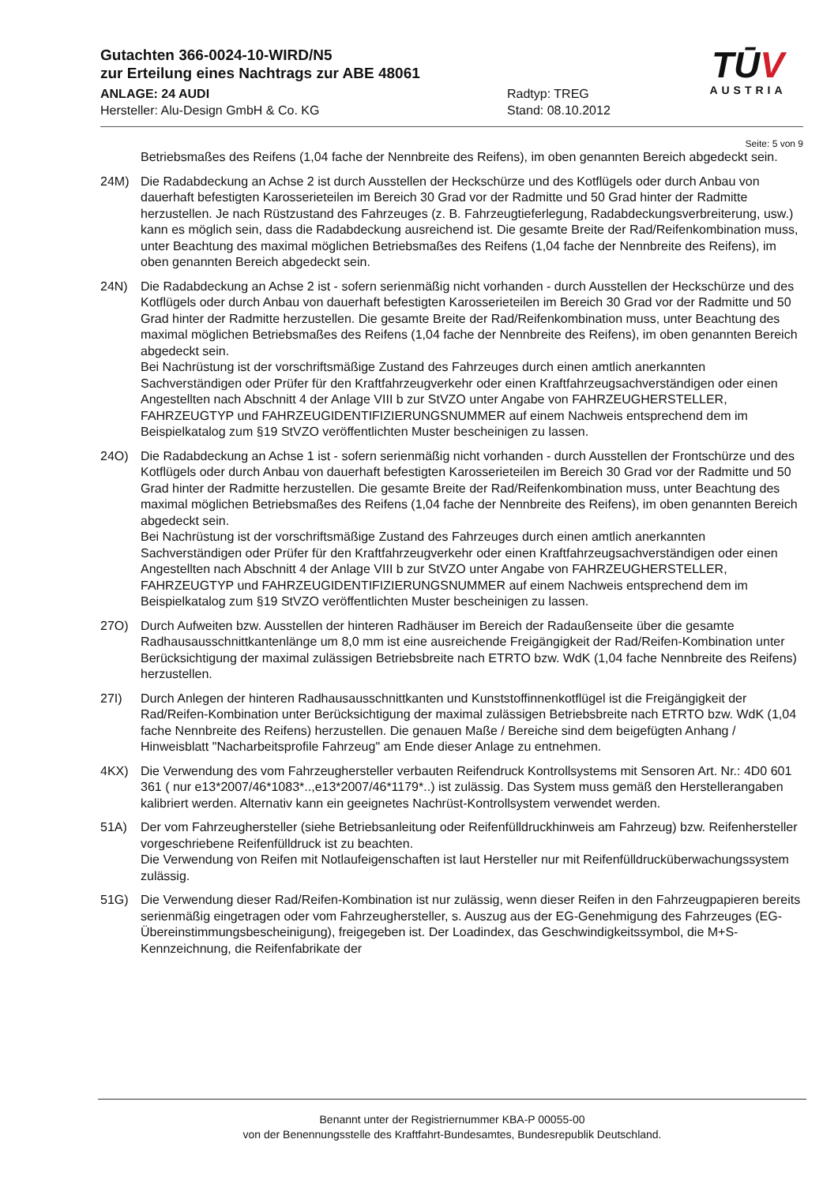Gutachten 366-0024-10-WIRD/N5
zur Erteilung eines Nachtrags zur ABE 48061
ANLAGE: 24 AUDI
Hersteller: Alu-Design GmbH & Co. KG
Radtyp: TREG
Stand: 08.10.2012
TŪV
AUSTRIA
Seite: 5 von 9
Betriebsmaßes des Reifens (1,04 fache der Nennbreite des Reifens), im oben genannten Bereich abgedeckt sein.
24M) Die Radabdeckung an Achse 2 ist durch Ausstellen der Heckschürze und des Kotflügels oder durch Anbau von dauerhaft befestigten Karosserieteilen im Bereich 30 Grad vor der Radmitte und 50 Grad hinter der Radmitte herzustellen. Je nach Rüstzustand des Fahrzeuges (z. B. Fahrzeugtieferlegung, Radabdeckungsverbreiterung, usw.) kann es möglich sein, dass die Radabdeckung ausreichend ist. Die gesamte Breite der Rad/Reifenkombination muss, unter Beachtung des maximal möglichen Betriebsmaßes des Reifens (1,04 fache der Nennbreite des Reifens), im oben genannten Bereich abgedeckt sein.
24N) Die Radabdeckung an Achse 2 ist - sofern serienmäßig nicht vorhanden - durch Ausstellen der Heckschürze und des Kotflügels oder durch Anbau von dauerhaft befestigten Karosserieteilen im Bereich 30 Grad vor der Radmitte und 50 Grad hinter der Radmitte herzustellen. Die gesamte Breite der Rad/Reifenkombination muss, unter Beachtung des maximal möglichen Betriebsmaßes des Reifens (1,04 fache der Nennbreite des Reifens), im oben genannten Bereich abgedeckt sein.
Bei Nachrüstung ist der vorschriftsmäßige Zustand des Fahrzeuges durch einen amtlich anerkannten Sachverständigen oder Prüfer für den Kraftfahrzeugverkehr oder einen Kraftfahrzeugsachverständigen oder einen Angestellten nach Abschnitt 4 der Anlage VIII b zur StVZO unter Angabe von FAHRZEUGHERSTELLER, FAHRZEUGTYP und FAHRZEUGIDENTIFIZIERUNGSNUMMER auf einem Nachweis entsprechend dem im Beispielkatalog zum §19 StVZO veröffentlichten Muster bescheinigen zu lassen.
24O) Die Radabdeckung an Achse 1 ist - sofern serienmäßig nicht vorhanden - durch Ausstellen der Frontschürze und des Kotflügels oder durch Anbau von dauerhaft befestigten Karosserieteilen im Bereich 30 Grad vor der Radmitte und 50 Grad hinter der Radmitte herzustellen. Die gesamte Breite der Rad/Reifenkombination muss, unter Beachtung des maximal möglichen Betriebsmaßes des Reifens (1,04 fache der Nennbreite des Reifens), im oben genannten Bereich abgedeckt sein.
Bei Nachrüstung ist der vorschriftsmäßige Zustand des Fahrzeuges durch einen amtlich anerkannten Sachverständigen oder Prüfer für den Kraftfahrzeugverkehr oder einen Kraftfahrzeugsachverständigen oder einen Angestellten nach Abschnitt 4 der Anlage VIII b zur StVZO unter Angabe von FAHRZEUGHERSTELLER, FAHRZEUGTYP und FAHRZEUGIDENTIFIZIERUNGSNUMMER auf einem Nachweis entsprechend dem im Beispielkatalog zum §19 StVZO veröffentlichten Muster bescheinigen zu lassen.
27O) Durch Aufweiten bzw. Ausstellen der hinteren Radhäuser im Bereich der Radaußenseite über die gesamte Radhausausschnittkantenlänge um 8,0 mm ist eine ausreichende Freigängigkeit der Rad/Reifen-Kombination unter Berücksichtigung der maximal zulässigen Betriebsbreite nach ETRTO bzw. WdK (1,04 fache Nennbreite des Reifens) herzustellen.
27I) Durch Anlegen der hinteren Radhausausschnittkanten und Kunststoffinnenkotflügel ist die Freigängigkeit der Rad/Reifen-Kombination unter Berücksichtigung der maximal zulässigen Betriebsbreite nach ETRTO bzw. WdK (1,04 fache Nennbreite des Reifens) herzustellen. Die genauen Maße / Bereiche sind dem beigefügten Anhang / Hinweisblatt "Nacharbeitsprofile Fahrzeug" am Ende dieser Anlage zu entnehmen.
4KX) Die Verwendung des vom Fahrzeughersteller verbauten Reifendruck Kontrollsystems mit Sensoren Art. Nr.: 4D0 601 361 ( nur e13*2007/46*1083*..,e13*2007/46*1179*..) ist zulässig. Das System muss gemäß den Herstellerangaben kalibriert werden. Alternativ kann ein geeignetes Nachrüst-Kontrollsystem verwendet werden.
51A) Der vom Fahrzeughersteller (siehe Betriebsanleitung oder Reifenfülldruckhinweis am Fahrzeug) bzw. Reifenhersteller vorgeschriebene Reifenfülldruck ist zu beachten.
Die Verwendung von Reifen mit Notlaufeigenschaften ist laut Hersteller nur mit Reifenfülldrucküberwachungssystem zulässig.
51G) Die Verwendung dieser Rad/Reifen-Kombination ist nur zulässig, wenn dieser Reifen in den Fahrzeugpapieren bereits serienmäßig eingetragen oder vom Fahrzeughersteller, s. Auszug aus der EG-Genehmigung des Fahrzeuges (EG-Übereinstimmungsbescheinigung), freigegeben ist. Der Loadindex, das Geschwindigkeitssymbol, die M+S-Kennzeichnung, die Reifenfabrikate der
Benannt unter der Registriernummer KBA-P 00055-00
von der Benennungsstelle des Kraftfahrt-Bundesamtes, Bundesrepublik Deutschland.